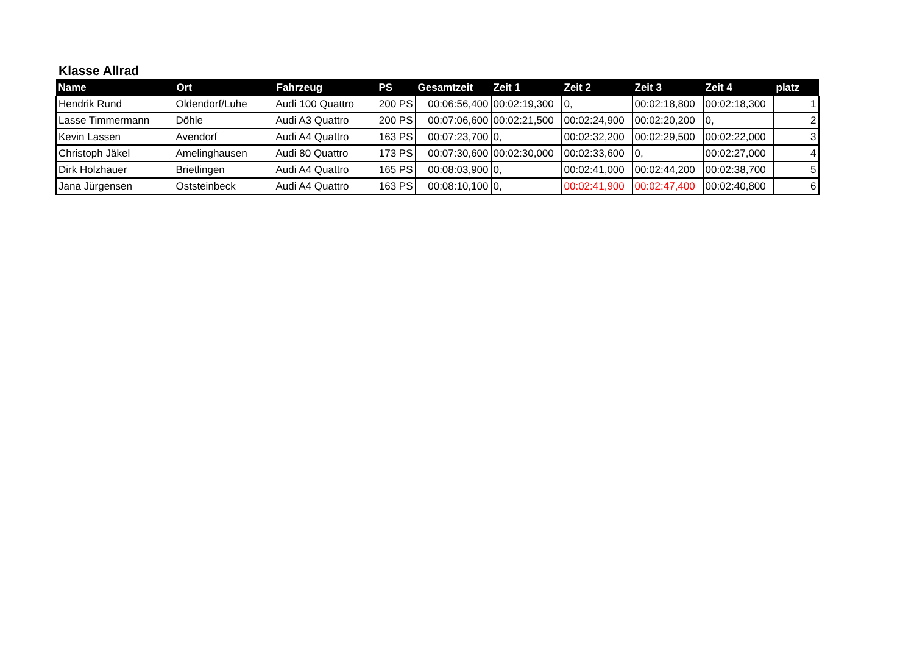Klasse Allrad
| Name | Ort | Fahrzeug | PS | Gesamtzeit | Zeit 1 | Zeit 2 | Zeit 3 | Zeit 4 | platz |
| --- | --- | --- | --- | --- | --- | --- | --- | --- | --- |
| Hendrik Rund | Oldendorf/Luhe | Audi 100 Quattro | 200 PS | 00:06:56,400 | 00:02:19,300 | 0, | 00:02:18,800 | 00:02:18,300 | 1 |
| Lasse Timmermann | Döhle | Audi A3 Quattro | 200 PS | 00:07:06,600 | 00:02:21,500 | 00:02:24,900 | 00:02:20,200 | 0, | 2 |
| Kevin Lassen | Avendorf | Audi A4 Quattro | 163 PS | 00:07:23,700 | 0, | 00:02:32,200 | 00:02:29,500 | 00:02:22,000 | 3 |
| Christoph Jäkel | Amelinghausen | Audi 80 Quattro | 173 PS | 00:07:30,600 | 00:02:30,000 | 00:02:33,600 | 0, | 00:02:27,000 | 4 |
| Dirk Holzhauer | Brietlingen | Audi A4 Quattro | 165 PS | 00:08:03,900 | 0, | 00:02:41,000 | 00:02:44,200 | 00:02:38,700 | 5 |
| Jana Jürgensen | Oststeinbeck | Audi A4 Quattro | 163 PS | 00:08:10,100 | 0, | 00:02:41,900 | 00:02:47,400 | 00:02:40,800 | 6 |